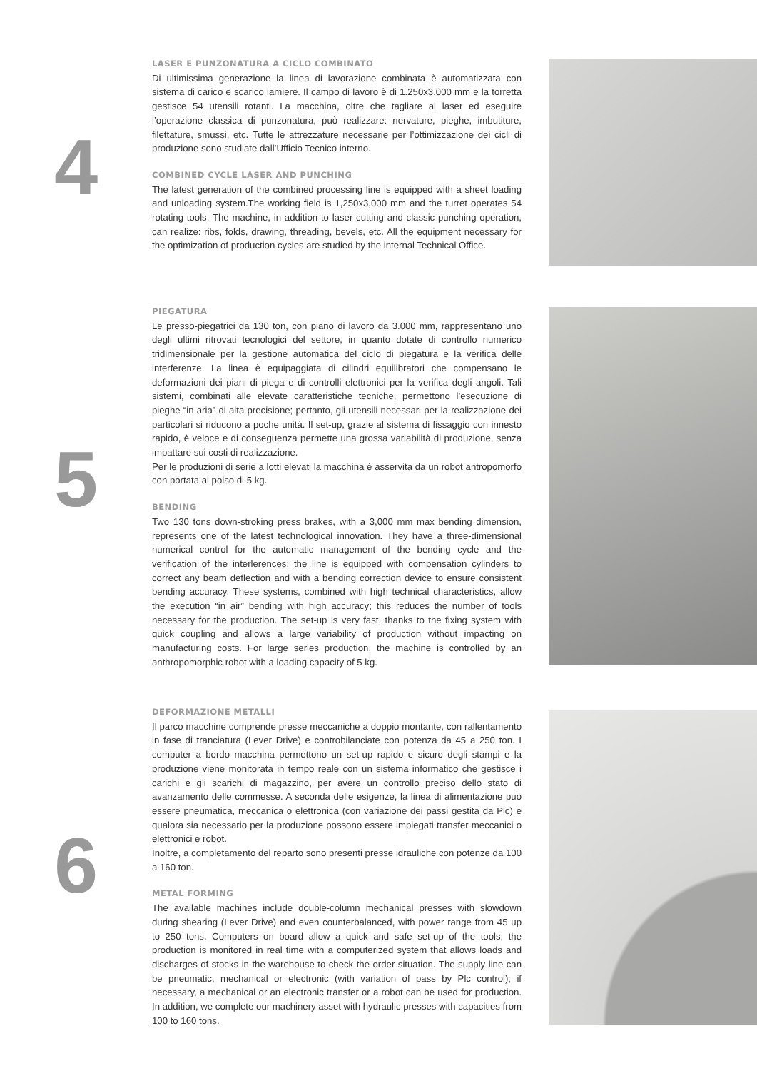4
LASER E PUNZONATURA A CICLO COMBINATO
Di ultimissima generazione la linea di lavorazione combinata è automatizzata con sistema di carico e scarico lamiere. Il campo di lavoro è di 1.250x3.000 mm e la torretta gestisce 54 utensili rotanti. La macchina, oltre che tagliare al laser ed eseguire l’operazione classica di punzonatura, può realizzare: nervature, pieghe, imbutiture, filettature, smussi, etc. Tutte le attrezzature necessarie per l’ottimizzazione dei cicli di produzione sono studiate dall’Ufficio Tecnico interno.
COMBINED CYCLE LASER AND PUNCHING
The latest generation of the combined processing line is equipped with a sheet loading and unloading system.The working field is 1,250x3,000 mm and the turret operates 54 rotating tools. The machine, in addition to laser cutting and classic punching operation, can realize: ribs, folds, drawing, threading, bevels, etc. All the equipment necessary for the optimization of production cycles are studied by the internal Technical Office.
5
PIEGATURA
Le presso-piegatrici da 130 ton, con piano di lavoro da 3.000 mm, rappresentano uno degli ultimi ritrovati tecnologici del settore, in quanto dotate di controllo numerico tridimensionale per la gestione automatica del ciclo di piegatura e la verifica delle interferenze. La linea è equipaggiata di cilindri equilibratori che compensano le deformazioni dei piani di piega e di controlli elettronici per la verifica degli angoli. Tali sistemi, combinati alle elevate caratteristiche tecniche, permettono l’esecuzione di pieghe “in aria” di alta precisione; pertanto, gli utensili necessari per la realizzazione dei particolari si riducono a poche unità. Il set-up, grazie al sistema di fissaggio con innesto rapido, è veloce e di conseguenza permette una grossa variabilità di produzione, senza impattare sui costi di realizzazione.
Per le produzioni di serie a lotti elevati la macchina è asservita da un robot antropomorfo con portata al polso di 5 kg.
BENDING
Two 130 tons down-stroking press brakes, with a 3,000 mm max bending dimension, represents one of the latest technological innovation. They have a three-dimensional numerical control for the automatic management of the bending cycle and the verification of the interlerences; the line is equipped with compensation cylinders to correct any beam deflection and with a bending correction device to ensure consistent bending accuracy. These systems, combined with high technical characteristics, allow the execution “in air” bending with high accuracy; this reduces the number of tools necessary for the production. The set-up is very fast, thanks to the fixing system with quick coupling and allows a large variability of production without impacting on manufacturing costs. For large series production, the machine is controlled by an anthropomorphic robot with a loading capacity of 5 kg.
6
DEFORMAZIONE METALLI
Il parco macchine comprende presse meccaniche a doppio montante, con rallentamento in fase di tranciatura (Lever Drive) e controbilanciate con potenza da 45 a 250 ton. I computer a bordo macchina permettono un set-up rapido e sicuro degli stampi e la produzione viene monitorata in tempo reale con un sistema informatico che gestisce i carichi e gli scarichi di magazzino, per avere un controllo preciso dello stato di avanzamento delle commesse. A seconda delle esigenze, la linea di alimentazione può essere pneumatica, meccanica o elettronica (con variazione dei passi gestita da Plc) e qualora sia necessario per la produzione possono essere impiegati transfer meccanici o elettronici e robot.
Inoltre, a completamento del reparto sono presenti presse idrauliche con potenze da 100 a 160 ton.
METAL FORMING
The available machines include double-column mechanical presses with slowdown during shearing (Lever Drive) and even counterbalanced, with power range from 45 up to 250 tons. Computers on board allow a quick and safe set-up of the tools; the production is monitored in real time with a computerized system that allows loads and discharges of stocks in the warehouse to check the order situation. The supply line can be pneumatic, mechanical or electronic (with variation of pass by Plc control); if necessary, a mechanical or an electronic transfer or a robot can be used for production. In addition, we complete our machinery asset with hydraulic presses with capacities from 100 to 160 tons.